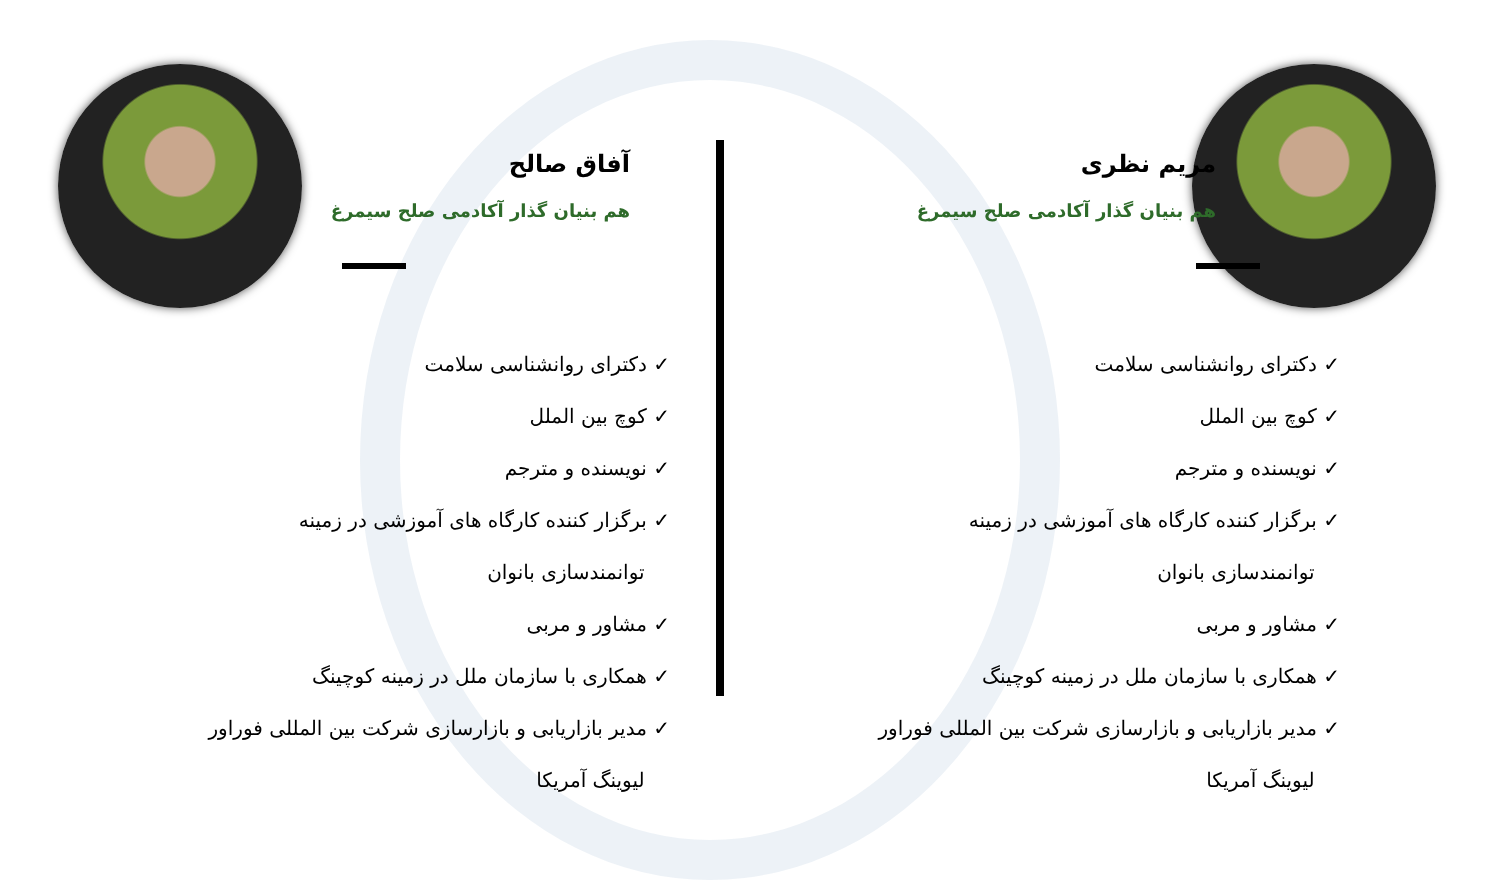مریم نظری
هم بنیان گذار آکادمی صلح سیمرغ
✓ دکترای روانشناسی سلامت
✓ کوچ بین الملل
✓ نویسنده و مترجم
✓ برگزار کننده کارگاه های آموزشی در زمینه
توانمندسازی بانوان
✓ مشاور و مربی
✓ همکاری با سازمان ملل در زمینه کوچینگ
✓ مدیر بازاریابی و بازارسازی شرکت بین المللی فوراور
لیوینگ آمریکا
آفاق صالح
هم بنیان گذار آکادمی صلح سیمرغ
✓ دکترای روانشناسی سلامت
✓ کوچ بین الملل
✓ نویسنده و مترجم
✓ برگزار کننده کارگاه های آموزشی در زمینه
توانمندسازی بانوان
✓ مشاور و مربی
✓ همکاری با سازمان ملل در زمینه کوچینگ
✓ مدیر بازاریابی و بازارسازی شرکت بین المللی فوراور
لیوینگ آمریکا